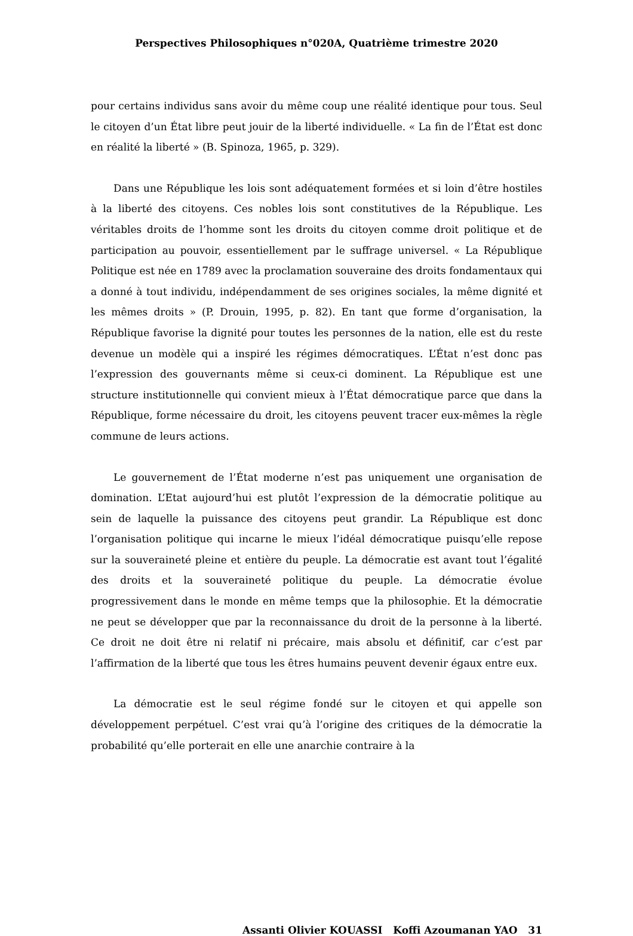Perspectives Philosophiques n°020A, Quatrième trimestre 2020
pour certains individus sans avoir du même coup une réalité identique pour tous. Seul le citoyen d’un État libre peut jouir de la liberté individuelle. « La fin de l’État est donc en réalité la liberté » (B. Spinoza, 1965, p. 329).
Dans une République les lois sont adéquatement formées et si loin d’être hostiles à la liberté des citoyens. Ces nobles lois sont constitutives de la République. Les véritables droits de l’homme sont les droits du citoyen comme droit politique et de participation au pouvoir, essentiellement par le suffrage universel. « La République Politique est née en 1789 avec la proclamation souveraine des droits fondamentaux qui a donné à tout individu, indépendamment de ses origines sociales, la même dignité et les mêmes droits » (P. Drouin, 1995, p. 82). En tant que forme d’organisation, la République favorise la dignité pour toutes les personnes de la nation, elle est du reste devenue un modèle qui a inspiré les régimes démocratiques. L’État n’est donc pas l’expression des gouvernants même si ceux-ci dominent. La République est une structure institutionnelle qui convient mieux à l’État démocratique parce que dans la République, forme nécessaire du droit, les citoyens peuvent tracer eux-mêmes la règle commune de leurs actions.
Le gouvernement de l’État moderne n’est pas uniquement une organisation de domination. L’Etat aujourd’hui est plutôt l’expression de la démocratie politique au sein de laquelle la puissance des citoyens peut grandir. La République est donc l’organisation politique qui incarne le mieux l’idéal démocratique puisqu’elle repose sur la souveraineté pleine et entière du peuple. La démocratie est avant tout l’égalité des droits et la souveraineté politique du peuple. La démocratie évolue progressivement dans le monde en même temps que la philosophie. Et la démocratie ne peut se développer que par la reconnaissance du droit de la personne à la liberté. Ce droit ne doit être ni relatif ni précaire, mais absolu et définitif, car c’est par l’affirmation de la liberté que tous les êtres humains peuvent devenir égaux entre eux.
La démocratie est le seul régime fondé sur le citoyen et qui appelle son développement perpétuel. C’est vrai qu’à l’origine des critiques de la démocratie la probabilité qu’elle porterait en elle une anarchie contraire à la
Assanti Olivier KOUASSI Koffi Azoumanan YAO 31